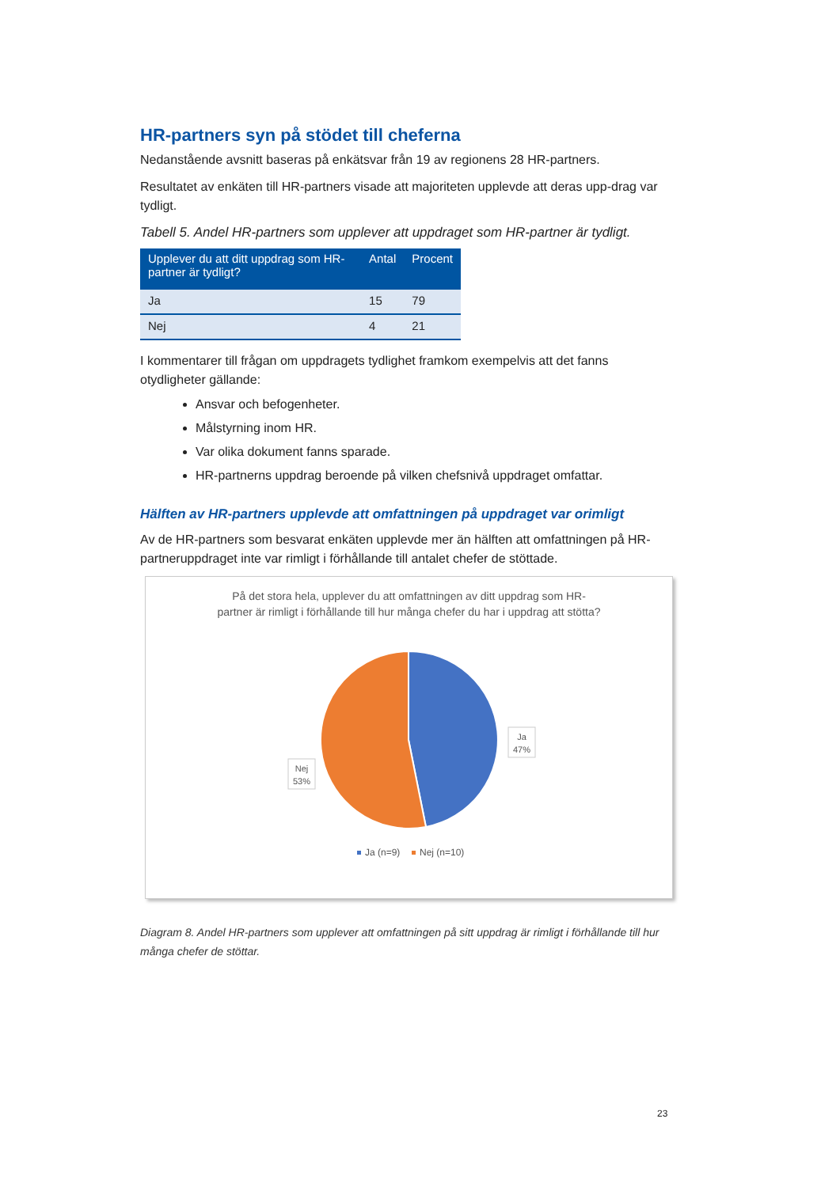HR-partners syn på stödet till cheferna
Nedanstående avsnitt baseras på enkätsvar från 19 av regionens 28 HR-partners.
Resultatet av enkäten till HR-partners visade att majoriteten upplevde att deras upp-drag var tydligt.
Tabell 5. Andel HR-partners som upplever att uppdraget som HR-partner är tydligt.
| Upplever du att ditt uppdrag som HR-partner är tydligt? | Antal | Procent |
| --- | --- | --- |
| Ja | 15 | 79 |
| Nej | 4 | 21 |
I kommentarer till frågan om uppdragets tydlighet framkom exempelvis att det fanns otydligheter gällande:
Ansvar och befogenheter.
Målstyrning inom HR.
Var olika dokument fanns sparade.
HR-partnerns uppdrag beroende på vilken chefsnivå uppdraget omfattar.
Hälften av HR-partners upplevde att omfattningen på uppdraget var orimligt
Av de HR-partners som besvarat enkäten upplevde mer än hälften att omfattningen på HR-partneruppdraget inte var rimligt i förhållande till antalet chefer de stöttade.
På det stora hela, upplever du att omfattningen av ditt uppdrag som HR-partner är rimligt i förhållande till hur många chefer du har i uppdrag att stötta?
Ja
47%
Nej
53%
Ja (n=9)
Nej (n=10)
Diagram 8. Andel HR-partners som upplever att omfattningen på sitt uppdrag är rimligt i förhållande till hur många chefer de stöttar.
23